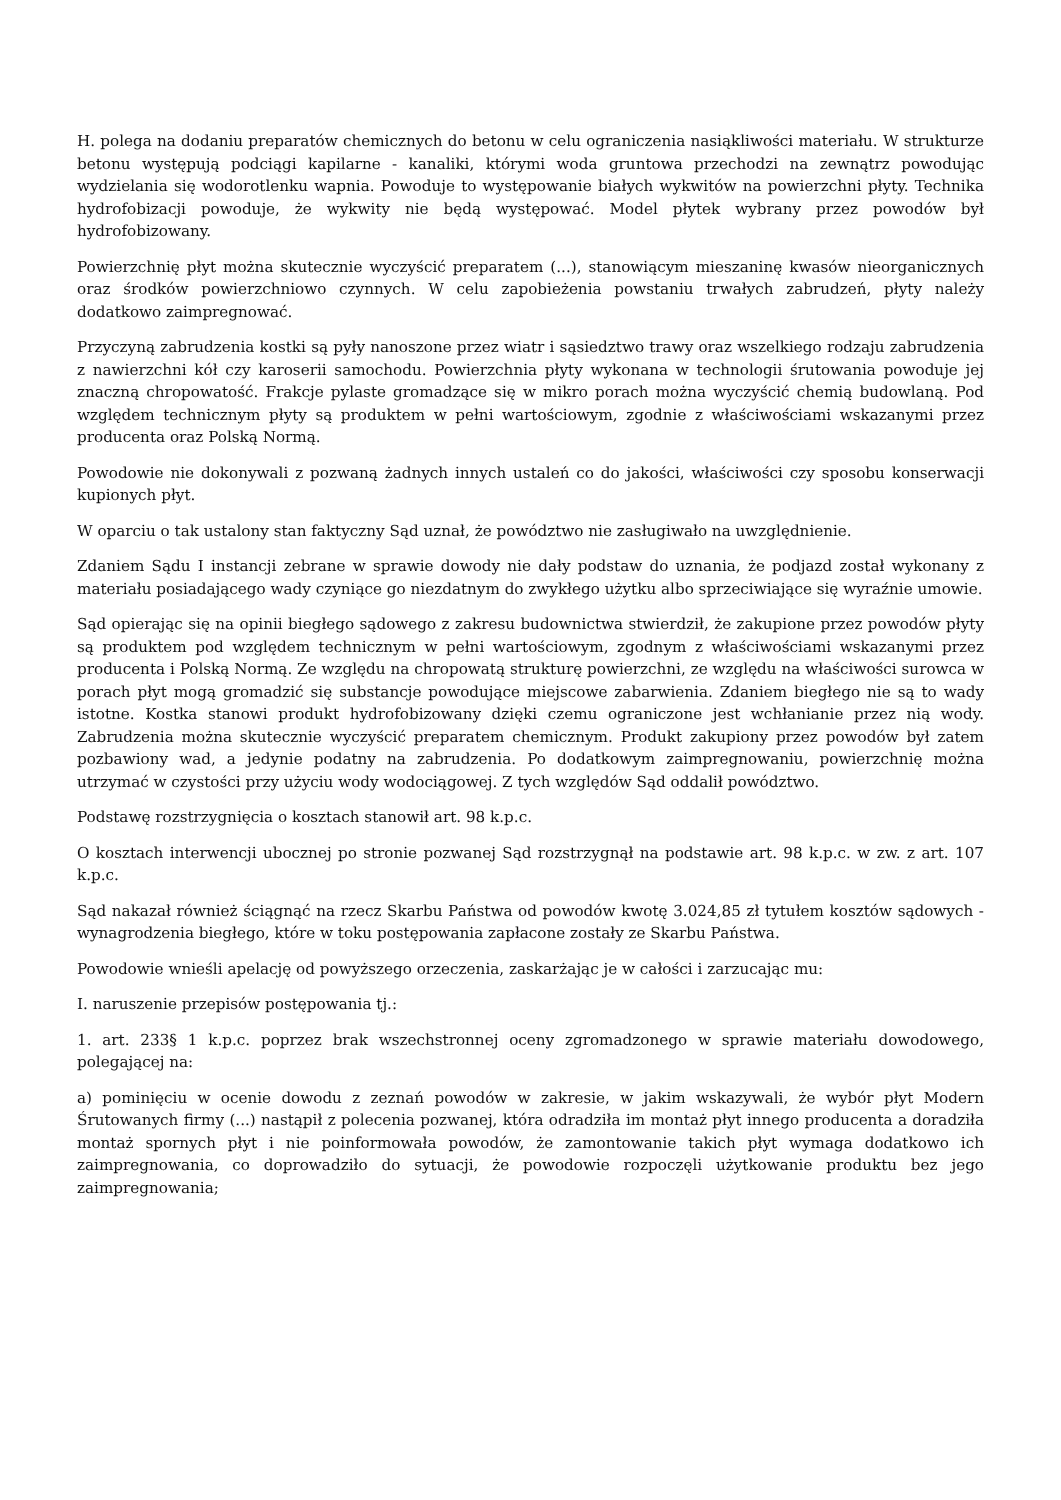H. polega na dodaniu preparatów chemicznych do betonu w celu ograniczenia nasiąkliwości materiału. W strukturze betonu występują podciągi kapilarne - kanaliki, którymi woda gruntowa przechodzi na zewnątrz powodując wydzielania się wodorotlenku wapnia. Powoduje to występowanie białych wykwitów na powierzchni płyty. Technika hydrofobizacji powoduje, że wykwity nie będą występować. Model płytek wybrany przez powodów był hydrofobizowany.
Powierzchnię płyt można skutecznie wyczyścić preparatem (...), stanowiącym mieszaninę kwasów nieorganicznych oraz środków powierzchniowo czynnych. W celu zapobieżenia powstaniu trwałych zabrudzeń, płyty należy dodatkowo zaimpregnować.
Przyczyną zabrudzenia kostki są pyły nanoszone przez wiatr i sąsiedztwo trawy oraz wszelkiego rodzaju zabrudzenia z nawierzchni kół czy karoserii samochodu. Powierzchnia płyty wykonana w technologii śrutowania powoduje jej znaczną chropowatość. Frakcje pylaste gromadzące się w mikro porach można wyczyścić chemią budowlaną. Pod względem technicznym płyty są produktem w pełni wartościowym, zgodnie z właściwościami wskazanymi przez producenta oraz Polską Normą.
Powodowie nie dokonywali z pozwaną żadnych innych ustaleń co do jakości, właściwości czy sposobu konserwacji kupionych płyt.
W oparciu o tak ustalony stan faktyczny Sąd uznał, że powództwo nie zasługiwało na uwzględnienie.
Zdaniem Sądu I instancji zebrane w sprawie dowody nie dały podstaw do uznania, że podjazd został wykonany z materiału posiadającego wady czyniące go niezdatnym do zwykłego użytku albo sprzeciwiające się wyraźnie umowie.
Sąd opierając się na opinii biegłego sądowego z zakresu budownictwa stwierdził, że zakupione przez powodów płyty są produktem pod względem technicznym w pełni wartościowym, zgodnym z właściwościami wskazanymi przez producenta i Polską Normą. Ze względu na chropowatą strukturę powierzchni, ze względu na właściwości surowca w porach płyt mogą gromadzić się substancje powodujące miejscowe zabarwienia. Zdaniem biegłego nie są to wady istotne. Kostka stanowi produkt hydrofobizowany dzięki czemu ograniczone jest wchłanianie przez nią wody. Zabrudzenia można skutecznie wyczyścić preparatem chemicznym. Produkt zakupiony przez powodów był zatem pozbawiony wad, a jedynie podatny na zabrudzenia. Po dodatkowym zaimpregnowaniu, powierzchnię można utrzymać w czystości przy użyciu wody wodociągowej. Z tych względów Sąd oddalił powództwo.
Podstawę rozstrzygnięcia o kosztach stanowił art. 98 k.p.c.
O kosztach interwencji ubocznej po stronie pozwanej Sąd rozstrzygnął na podstawie art. 98 k.p.c. w zw. z art. 107 k.p.c.
Sąd nakazał również ściągnąć na rzecz Skarbu Państwa od powodów kwotę 3.024,85 zł tytułem kosztów sądowych - wynagrodzenia biegłego, które w toku postępowania zapłacone zostały ze Skarbu Państwa.
Powodowie wnieśli apelację od powyższego orzeczenia, zaskarżając je w całości i zarzucając mu:
I. naruszenie przepisów postępowania tj.:
1. art. 233§ 1 k.p.c. poprzez brak wszechstronnej oceny zgromadzonego w sprawie materiału dowodowego, polegającej na:
a) pominięciu w ocenie dowodu z zeznań powodów w zakresie, w jakim wskazywali, że wybór płyt Modern Śrutowanych firmy (...) nastąpił z polecenia pozwanej, która odradziła im montaż płyt innego producenta a doradziła montaż spornych płyt i nie poinformowała powodów, że zamontowanie takich płyt wymaga dodatkowo ich zaimpregnowania, co doprowadziło do sytuacji, że powodowie rozpoczęli użytkowanie produktu bez jego zaimpregnowania;